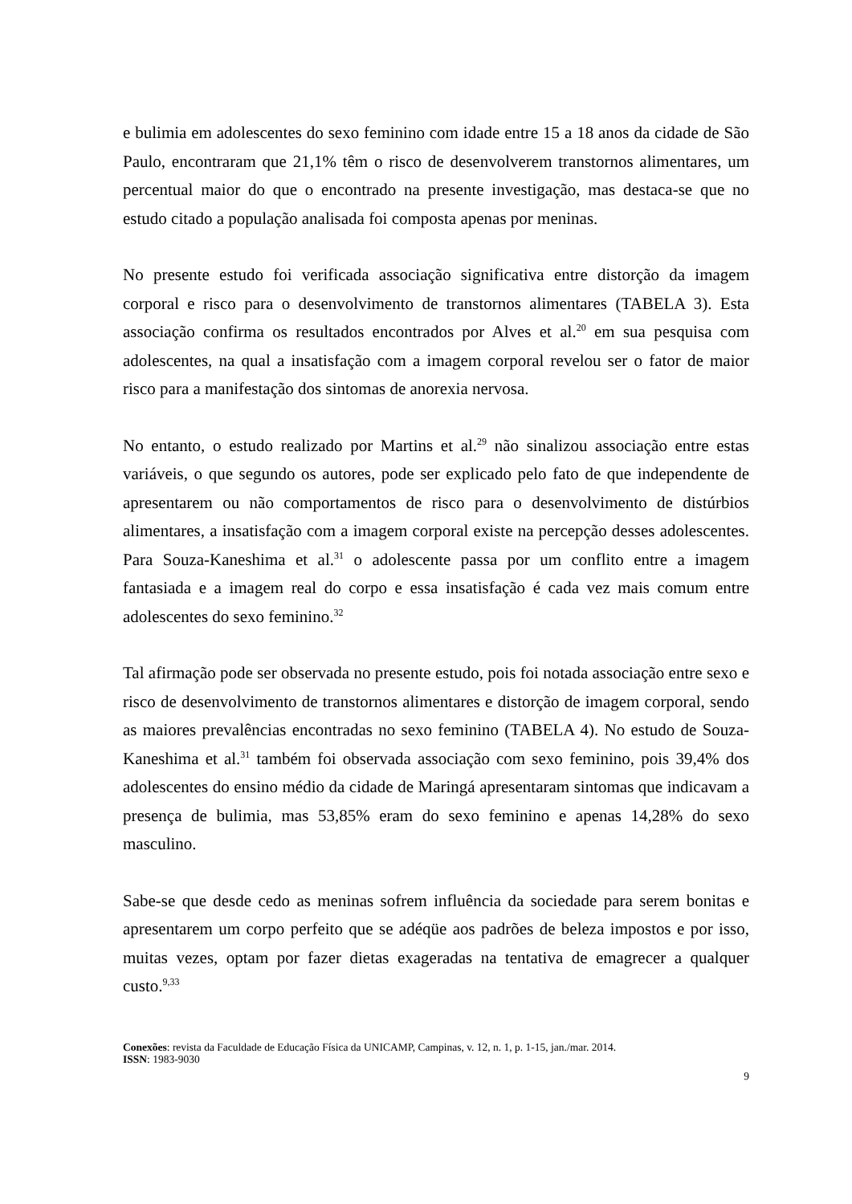e bulimia em adolescentes do sexo feminino com idade entre 15 a 18 anos da cidade de São Paulo, encontraram que 21,1% têm o risco de desenvolverem transtornos alimentares, um percentual maior do que o encontrado na presente investigação, mas destaca-se que no estudo citado a população analisada foi composta apenas por meninas.
No presente estudo foi verificada associação significativa entre distorção da imagem corporal e risco para o desenvolvimento de transtornos alimentares (TABELA 3). Esta associação confirma os resultados encontrados por Alves et al.<sup>20</sup> em sua pesquisa com adolescentes, na qual a insatisfação com a imagem corporal revelou ser o fator de maior risco para a manifestação dos sintomas de anorexia nervosa.
No entanto, o estudo realizado por Martins et al.<sup>29</sup> não sinalizou associação entre estas variáveis, o que segundo os autores, pode ser explicado pelo fato de que independente de apresentarem ou não comportamentos de risco para o desenvolvimento de distúrbios alimentares, a insatisfação com a imagem corporal existe na percepção desses adolescentes. Para Souza-Kaneshima et al.<sup>31</sup> o adolescente passa por um conflito entre a imagem fantasiada e a imagem real do corpo e essa insatisfação é cada vez mais comum entre adolescentes do sexo feminino.<sup>32</sup>
Tal afirmação pode ser observada no presente estudo, pois foi notada associação entre sexo e risco de desenvolvimento de transtornos alimentares e distorção de imagem corporal, sendo as maiores prevalências encontradas no sexo feminino (TABELA 4). No estudo de Souza-Kaneshima et al.<sup>31</sup> também foi observada associação com sexo feminino, pois 39,4% dos adolescentes do ensino médio da cidade de Maringá apresentaram sintomas que indicavam a presença de bulimia, mas 53,85% eram do sexo feminino e apenas 14,28% do sexo masculino.
Sabe-se que desde cedo as meninas sofrem influência da sociedade para serem bonitas e apresentarem um corpo perfeito que se adéqüe aos padrões de beleza impostos e por isso, muitas vezes, optam por fazer dietas exageradas na tentativa de emagrecer a qualquer custo.<sup>9,33</sup>
Conexões: revista da Faculdade de Educação Física da UNICAMP, Campinas, v. 12, n. 1, p. 1-15, jan./mar. 2014.
ISSN: 1983-9030
9